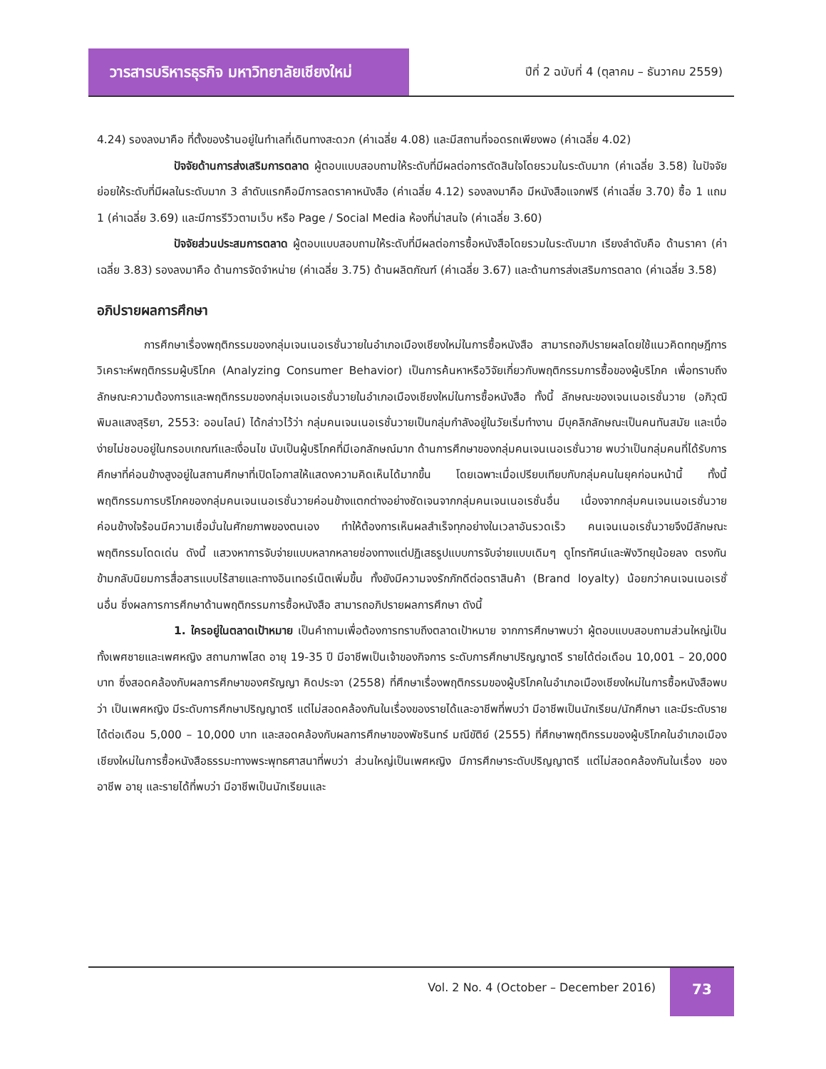วารสารบริหารธุรกิจ มหาวิทยาลัยเชียงใหม่
ปีที่ 2 ฉบับที่ 4 (ตุลาคม – ธันวาคม 2559)
4.24) รองลงมาคือ ที่ตั้งของร้านอยู่ในทำเลที่เดินทางสะดวก (ค่าเฉลี่ย 4.08) และมีสถานที่จอดรถเพียงพอ (ค่าเฉลี่ย 4.02)
ปัจจัยด้านการส่งเสริมการตลาด ผู้ตอบแบบสอบถามให้ระดับที่มีผลต่อการตัดสินใจโดยรวมในระดับมาก (ค่าเฉลี่ย 3.58) ในปัจจัยย่อยให้ระดับที่มีผลในระดับมาก 3 ลำดับแรกคือมีการลดราคาหนังสือ (ค่าเฉลี่ย 4.12) รองลงมาคือ มีหนังสือแจกฟรี (ค่าเฉลี่ย 3.70) ซื้อ 1 แถม 1 (ค่าเฉลี่ย 3.69) และมีการรีวิวตามเว็บ หรือ Page / Social Media ห้องที่น่าสนใจ (ค่าเฉลี่ย 3.60)
ปัจจัยส่วนประสมการตลาด ผู้ตอบแบบสอบถามให้ระดับที่มีผลต่อการซื้อหนังสือโดยรวมในระดับมาก เรียงลำดับคือ ด้านราคา (ค่าเฉลี่ย 3.83) รองลงมาคือ ด้านการจัดจำหน่าย (ค่าเฉลี่ย 3.75) ด้านผลิตภัณฑ์ (ค่าเฉลี่ย 3.67) และด้านการส่งเสริมการตลาด (ค่าเฉลี่ย 3.58)
อภิปรายผลการศึกษา
การศึกษาเรื่องพฤติกรรมของกลุ่มเจนเนอเรชั่นวายในอำเภอเมืองเชียงใหม่ในการซื้อหนังสือ สามารถอภิปรายผลโดยใช้แนวคิดทฤษฎีการวิเคราะห์พฤติกรรมผู้บริโภค (Analyzing Consumer Behavior) เป็นการค้นหาหรือวิจัยเกี่ยวกับพฤติกรรมการซื้อของผู้บริโภค เพื่อทราบถึงลักษณะความต้องการและพฤติกรรมของกลุ่มเจเนอเรชั่นวายในอำเภอเมืองเชียงใหม่ในการซื้อหนังสือ ทั้งนี้ ลักษณะของเจนเนอเรชั่นวาย (อภิวุฒิ พิมลแสงสุริยา, 2553: ออนไลน์) ได้กล่าวไว้ว่า กลุ่มคนเจนเนอเรชั่นวายเป็นกลุ่มกำลังอยู่ในวัยเริ่มทำงาน มีบุคลิกลักษณะเป็นคนทันสมัย และเบื่อง่ายไม่ชอบอยู่ในกรอบเกณฑ์และเงื่อนไข นับเป็นผู้บริโภคที่มีเอกลักษณ์มาก ด้านการศึกษาของกลุ่มคนเจนเนอเรชั่นวาย พบว่าเป็นกลุ่มคนที่ได้รับการศึกษาที่ค่อนข้างสูงอยู่ในสถานศึกษาที่เปิดโอกาสให้แสดงความคิดเห็นได้มากขึ้น โดยเฉพาะเมื่อเปรียบเทียบกับกลุ่มคนในยุคก่อนหน้านี้ ทั้งนี้ พฤติกรรมการบริโภคของกลุ่มคนเจนเนอเรชั่นวายค่อนข้างแตกต่างอย่างชัดเจนจากกลุ่มคนเจนเนอเรชั่นอื่น เนื่องจากกลุ่มคนเจนเนอเรชั่นวายค่อนข้างใจร้อนมีความเชื่อมั่นในศักยภาพของตนเอง ทำให้ต้องการเห็นผลสำเร็จทุกอย่างในเวลาอันรวดเร็ว คนเจนเนอเรชั่นวายจึงมีลักษณะพฤติกรรมโดดเด่น ดังนี้ แสวงหาการจับจ่ายแบบหลากหลายช่องทางแต่ปฏิเสธรูปแบบการจับจ่ายแบบเดิมๆ ดูโทรทัศน์และฟังวิทยุน้อยลง ตรงกันข้ามกลับนิยมการสื่อสารแบบไร้สายและทางอินเทอร์เน็ตเพิ่มขึ้น ทั้งยังมีความจงรักภักดีต่อตราสินค้า (Brand loyalty) น้อยกว่าคนเจนเนอเรชั่นอื่น ซึ่งผลการการศึกษาด้านพฤติกรรมการซื้อหนังสือ สามารถอภิปรายผลการศึกษา ดังนี้
1. ใครอยู่ในตลาดเป้าหมาย เป็นคำถามเพื่อต้องการทราบถึงตลาดเป้าหมาย จากการศึกษาพบว่า ผู้ตอบแบบสอบถามส่วนใหญ่เป็นทั้งเพศชายและเพศหญิง สถานภาพโสด อายุ 19-35 ปี มีอาชีพเป็นเจ้าของกิจการ ระดับการศึกษาปริญญาตรี รายได้ต่อเดือน 10,001 – 20,000 บาท ซึ่งสอดคล้องกับผลการศึกษาของศรัญญา คิดประจา (2558) ที่ศึกษาเรื่องพฤติกรรมของผู้บริโภคในอำเภอเมืองเชียงใหม่ในการซื้อหนังสือพบว่า เป็นเพศหญิง มีระดับการศึกษาปริญญาตรี แต่ไม่สอดคล้องกันในเรื่องของรายได้และอาชีพที่พบว่า มีอาชีพเป็นนักเรียน/นักศึกษา และมีระดับรายได้ต่อเดือน 5,000 – 10,000 บาท และสอดคล้องกับผลการศึกษาของพัชรินทร์ มณีขัติย์ (2555) ที่ศึกษาพฤติกรรมของผู้บริโภคในอำเภอเมืองเชียงใหม่ในการซื้อหนังสือธรรมะทางพระพุทธศาสนาที่พบว่า ส่วนใหญ่เป็นเพศหญิง มีการศึกษาระดับปริญญาตรี แต่ไม่สอดคล้องกันในเรื่อง ของอาชีพ อายุ และรายได้ที่พบว่า มีอาชีพเป็นนักเรียนและ
Vol. 2 No. 4 (October – December 2016)
73